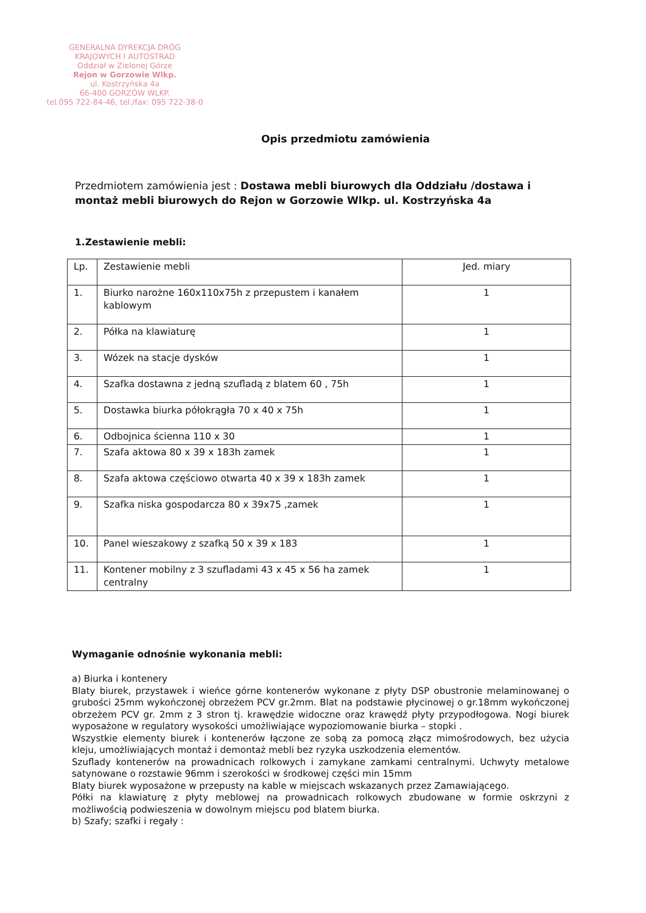GENERALNA DYREKCJA DRÓG
KRAJOWYCH I AUTOSTRAD
Oddział w Zielonej Górze
Rejon w Gorzowie Wlkp.
ul. Kostrzyńska 4a
66-400 GORZÓW WLKP.
tel.095 722-84-46, tel./fax: 095 722-38-0
Opis przedmiotu zamówienia
Przedmiotem zamówienia jest : Dostawa mebli biurowych dla Oddziału /dostawa i montaż mebli biurowych do Rejon w Gorzowie Wlkp. ul. Kostrzyńska 4a
1.Zestawienie mebli:
| Lp. | Zestawienie mebli | Jed. miary |
| 1. | Biurko narożne 160x110x75h z przepustem i kanałem kablowym | 1 |
| 2. | Półka na klawiaturę | 1 |
| 3. | Wózek na stacje dysków | 1 |
| 4. | Szafka dostawna z jedną szufladą z blatem 60 , 75h | 1 |
| 5. | Dostawka biurka półokrągła 70 x 40 x 75h | 1 |
| 6. | Odbojnica ścienna 110 x 30 | 1 |
| 7. | Szafa aktowa 80 x 39 x 183h zamek | 1 |
| 8. | Szafa aktowa częściowo otwarta 40 x 39 x 183h zamek | 1 |
| 9. | Szafka niska gospodarcza 80 x 39x75 ,zamek | 1 |
| 10. | Panel wieszakowy z szafką 50 x 39 x 183 | 1 |
| 11. | Kontener mobilny z 3 szufladami 43 x 45 x 56 ha zamek centralny | 1 |
Wymaganie odnośnie wykonania mebli:
a) Biurka i kontenery
Blaty biurek, przystawek i wieńce górne kontenerów wykonane z płyty DSP obustronie melaminowanej o grubości 25mm wykończonej obrzeżem PCV gr.2mm. Blat na podstawie płycinowej o gr.18mm wykończonej obrzeżem PCV gr. 2mm z 3 stron tj. krawędzie widoczne oraz krawędź płyty przypodłogowa. Nogi biurek wyposażone w regulatory wysokości umożliwiające wypoziomowanie biurka – stopki .
Wszystkie elementy biurek i kontenerów łączone ze sobą za pomocą złącz mimośrodowych, bez użycia kleju, umożliwiających montaż i demontaż mebli bez ryzyka uszkodzenia elementów.
Szuflady kontenerów na prowadnicach rolkowych i zamykane zamkami centralnymi. Uchwyty metalowe satynowane o rozstawie 96mm i szerokości w środkowej części min 15mm
Blaty biurek wyposażone w przepusty na kable w miejscach wskazanych przez Zamawiającego.
Półki na klawiaturę z płyty meblowej na prowadnicach rolkowych zbudowane w formie oskrzyni z możliwością podwieszenia w dowolnym miejscu pod blatem biurka.
b) Szafy; szafki i regały :